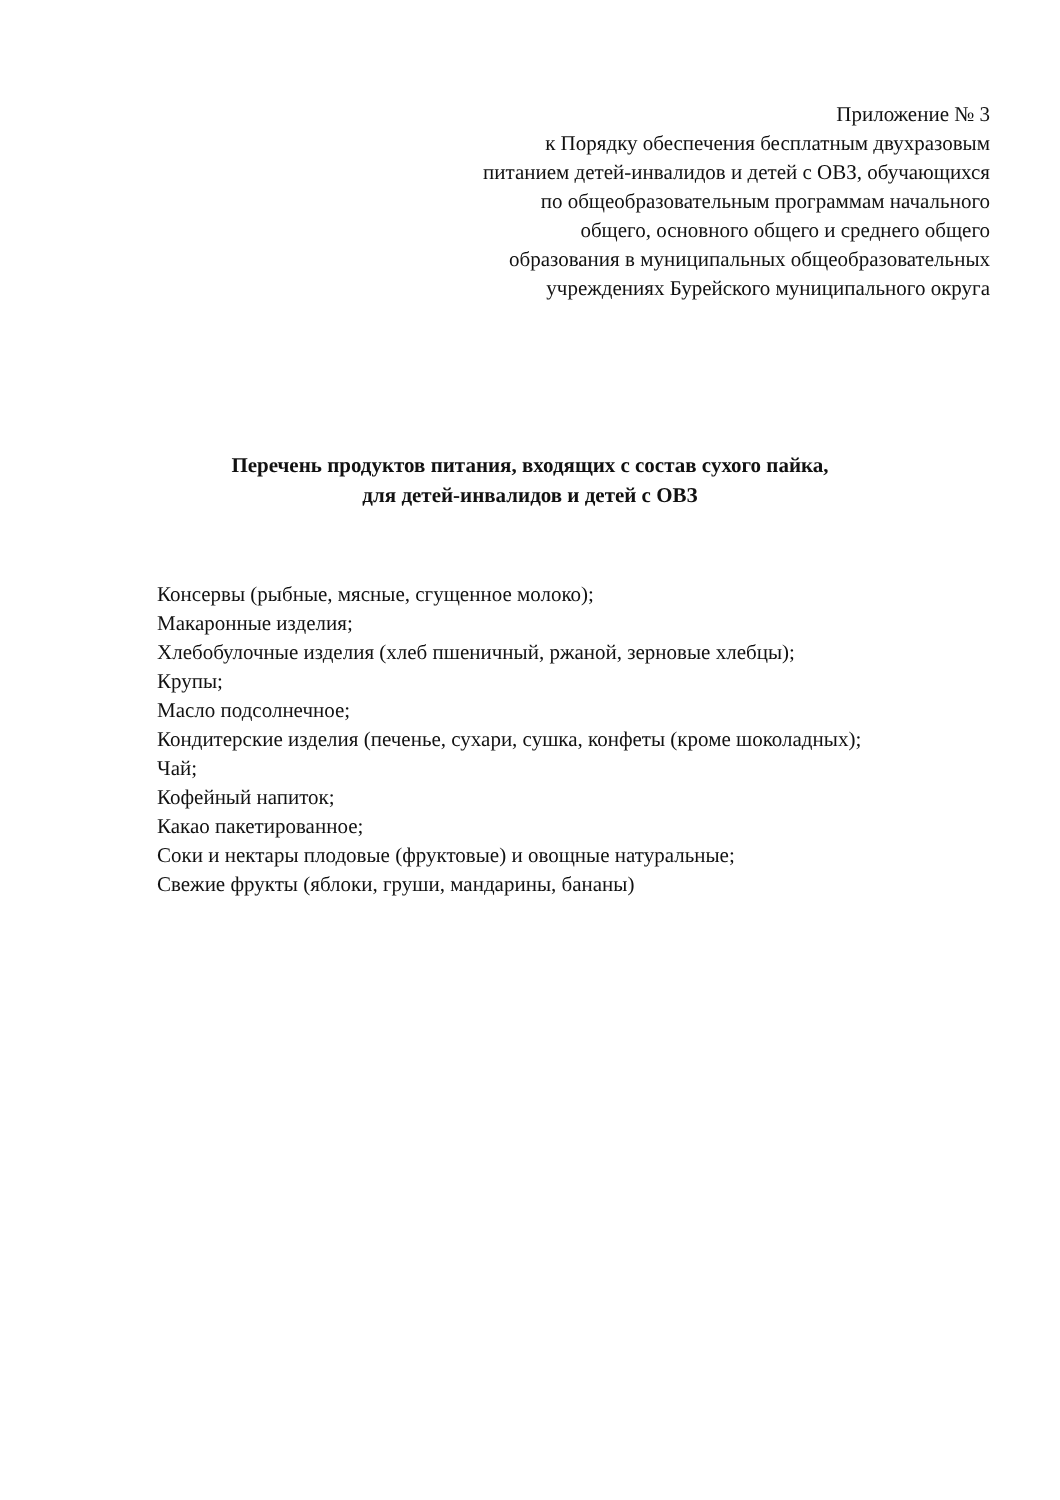Приложение № 3
к Порядку обеспечения бесплатным двухразовым питанием детей-инвалидов и детей с ОВЗ, обучающихся по общеобразовательным программам начального общего, основного общего и среднего общего образования в муниципальных общеобразовательных учреждениях Бурейского муниципального округа
Перечень продуктов питания, входящих с состав сухого пайка,
для детей-инвалидов и детей с ОВЗ
Консервы (рыбные, мясные, сгущенное молоко);
Макаронные изделия;
Хлебобулочные изделия (хлеб пшеничный, ржаной, зерновые хлебцы);
Крупы;
Масло подсолнечное;
Кондитерские изделия (печенье, сухари, сушка, конфеты (кроме шоколадных);
Чай;
Кофейный напиток;
Какао пакетированное;
Соки и нектары плодовые (фруктовые) и овощные натуральные;
Свежие фрукты (яблоки, груши, мандарины, бананы)